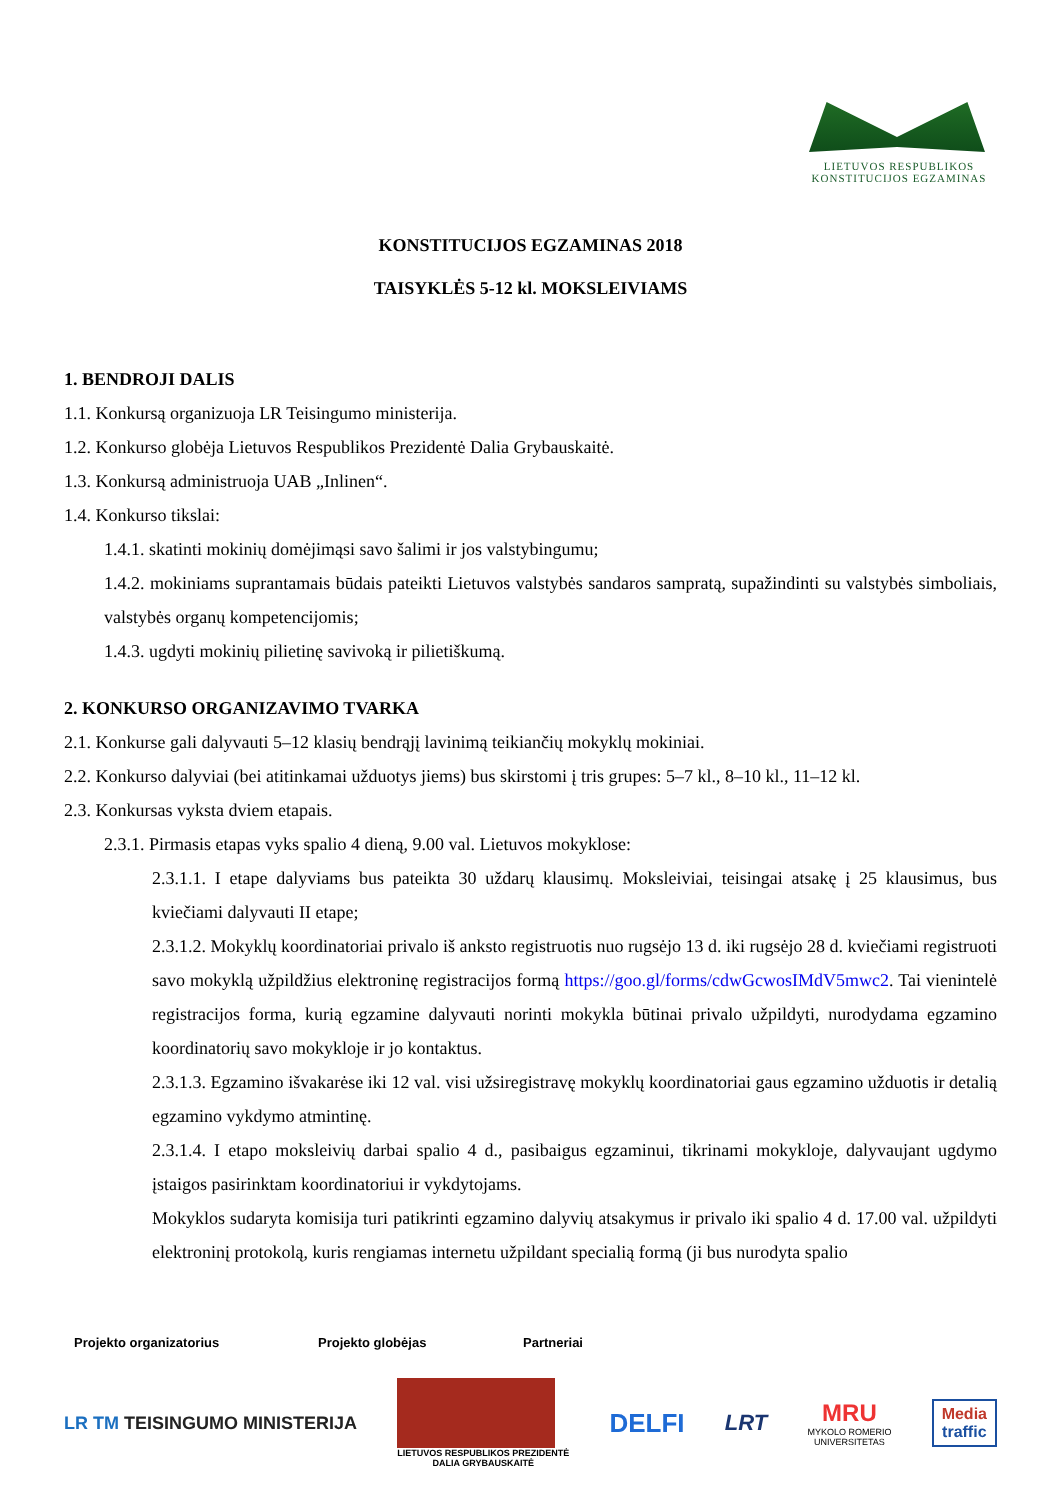LIETUVOS RESPUBLIKOS
KONSTITUCIJOS EGZAMINAS
KONSTITUCIJOS EGZAMINAS 2018
TAISYKLĖS 5-12 kl. MOKSLEIVIAMS
1. BENDROJI DALIS
1.1. Konkursą organizuoja LR Teisingumo ministerija.
1.2. Konkurso globėja Lietuvos Respublikos Prezidentė Dalia Grybauskaitė.
1.3. Konkursą administruoja UAB „Inlinen“.
1.4. Konkurso tikslai:
1.4.1. skatinti mokinių domėjimąsi savo šalimi ir jos valstybingumu;
1.4.2. mokiniams suprantamais būdais pateikti Lietuvos valstybės sandaros sampratą, supažindinti su valstybės simboliais, valstybės organų kompetencijomis;
1.4.3. ugdyti mokinių pilietinę savivoką ir pilietiškumą.
2. KONKURSO ORGANIZAVIMO TVARKA
2.1. Konkurse gali dalyvauti 5–12 klasių bendrąjį lavinimą teikiančių mokyklų mokiniai.
2.2. Konkurso dalyviai (bei atitinkamai užduotys jiems) bus skirstomi į tris grupes: 5–7 kl., 8–10 kl., 11–12 kl.
2.3. Konkursas vyksta dviem etapais.
2.3.1. Pirmasis etapas vyks spalio 4 dieną, 9.00 val. Lietuvos mokyklose:
2.3.1.1. I etape dalyviams bus pateikta 30 uždarų klausimų. Moksleiviai, teisingai atsakę į 25 klausimus, bus kviečiami dalyvauti II etape;
2.3.1.2. Mokyklų koordinatoriai privalo iš anksto registruotis nuo rugsėjo 13 d. iki rugsėjo 28 d. kviečiami registruoti savo mokyklą užpildžius elektroninę registracijos formą https://goo.gl/forms/cdwGcwosIMdV5mwc2. Tai vienintelė registracijos forma, kurią egzamine dalyvauti norinti mokykla būtinai privalo užpildyti, nurodydama egzamino koordinatorių savo mokykloje ir jo kontaktus.
2.3.1.3. Egzamino išvakarėse iki 12 val. visi užsiregistravę mokyklų koordinatoriai gaus egzamino užduotis ir detalią egzamino vykdymo atmintinę.
2.3.1.4. I etapo moksleivių darbai spalio 4 d., pasibaigus egzaminui, tikrinami mokykloje, dalyvaujant ugdymo įstaigos pasirinktam koordinatoriui ir vykdytojams.
Mokyklos sudaryta komisija turi patikrinti egzamino dalyvių atsakymus ir privalo iki spalio 4 d. 17.00 val. užpildyti elektroninį protokolą, kuris rengiamas internetu užpildant specialią formą (ji bus nurodyta spalio
Projekto organizatorius Projekto globėjas Partneriai
LR TM TEISINGUMO MINISTERIJA
LIETUVOS RESPUBLIKOS PREZIDENTĖ
DALIA GRYBAUSKAITĖ
DELFI
LRT
MRU
MYKOLO ROMERIO
UNIVERSITETAS
Media
traffic